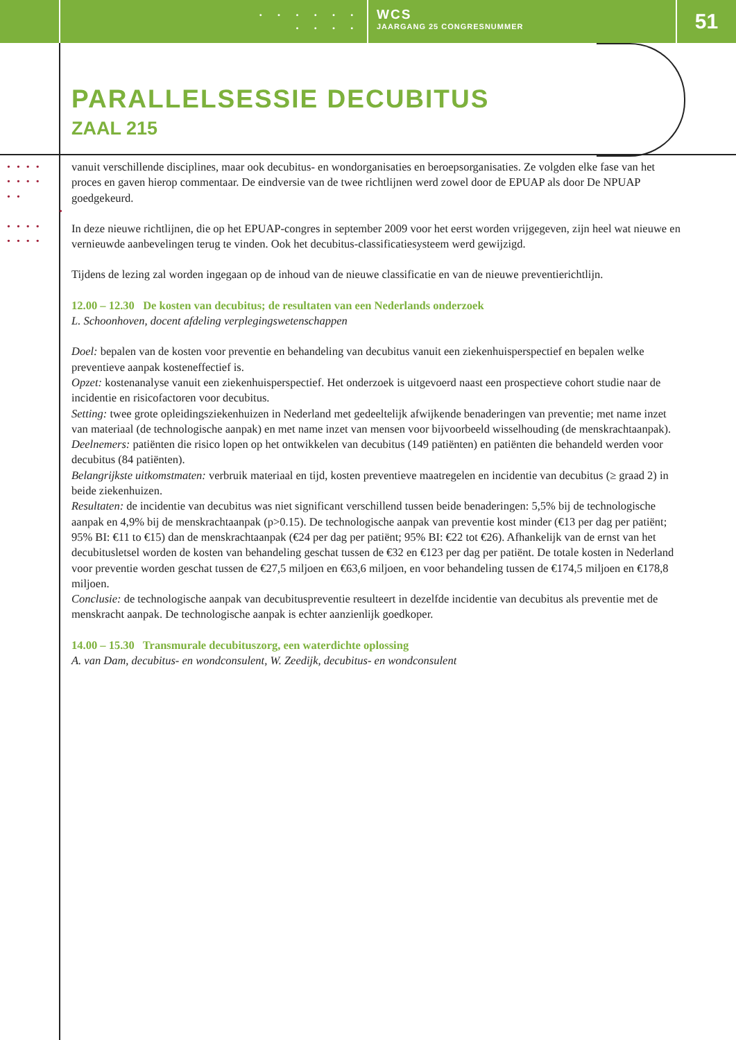• • • • • •
• • • •
WCS
JAARGANG 25 CONGRESNUMMER
51
••••
••••
••
•
••••
••••
PARALLELSESSIE DECUBITUS
ZAAL 215
vanuit verschillende disciplines, maar ook decubitus- en wondorganisaties en beroepsorganisaties. Ze volgden elke fase van het proces en gaven hierop commentaar. De eindversie van de twee richtlijnen werd zowel door de EPUAP als door De NPUAP goedgekeurd.
In deze nieuwe richtlijnen, die op het EPUAP-congres in september 2009 voor het eerst worden vrijgegeven, zijn heel wat nieuwe en vernieuwde aanbevelingen terug te vinden. Ook het decubitus-classificatiesysteem werd gewijzigd.
Tijdens de lezing zal worden ingegaan op de inhoud van de nieuwe classificatie en van de nieuwe preventierichtlijn.
12.00 – 12.30 De kosten van decubitus; de resultaten van een Nederlands onderzoek
L. Schoonhoven, docent afdeling verplegingswetenschappen
Doel: bepalen van de kosten voor preventie en behandeling van decubitus vanuit een ziekenhuisperspectief en bepalen welke preventieve aanpak kosteneffectief is.
Opzet: kostenanalyse vanuit een ziekenhuisperspectief. Het onderzoek is uitgevoerd naast een prospectieve cohort studie naar de incidentie en risicofactoren voor decubitus.
Setting: twee grote opleidingsziekenhuizen in Nederland met gedeeltelijk afwijkende benaderingen van preventie; met name inzet van materiaal (de technologische aanpak) en met name inzet van mensen voor bijvoorbeeld wisselhouding (de menskrachtaanpak).
Deelnemers: patiënten die risico lopen op het ontwikkelen van decubitus (149 patiënten) en patiënten die behandeld werden voor decubitus (84 patiënten).
Belangrijkste uitkomstmaten: verbruik materiaal en tijd, kosten preventieve maatregelen en incidentie van decubitus (≥ graad 2) in beide ziekenhuizen.
Resultaten: de incidentie van decubitus was niet significant verschillend tussen beide benaderingen: 5,5% bij de technologische aanpak en 4,9% bij de menskrachtaanpak (p>0.15). De technologische aanpak van preventie kost minder (€13 per dag per patiënt; 95% BI: €11 to €15) dan de menskrachtaanpak (€24 per dag per patiënt; 95% BI: €22 tot €26). Afhankelijk van de ernst van het decubitusletsel worden de kosten van behandeling geschat tussen de €32 en €123 per dag per patiënt. De totale kosten in Nederland voor preventie worden geschat tussen de €27,5 miljoen en €63,6 miljoen, en voor behandeling tussen de €174,5 miljoen en €178,8 miljoen.
Conclusie: de technologische aanpak van decubituspreventie resulteert in dezelfde incidentie van decubitus als preventie met de menskracht aanpak. De technologische aanpak is echter aanzienlijk goedkoper.
14.00 – 15.30 Transmurale decubituszorg, een waterdichte oplossing
A. van Dam, decubitus- en wondconsulent, W. Zeedijk, decubitus- en wondconsulent